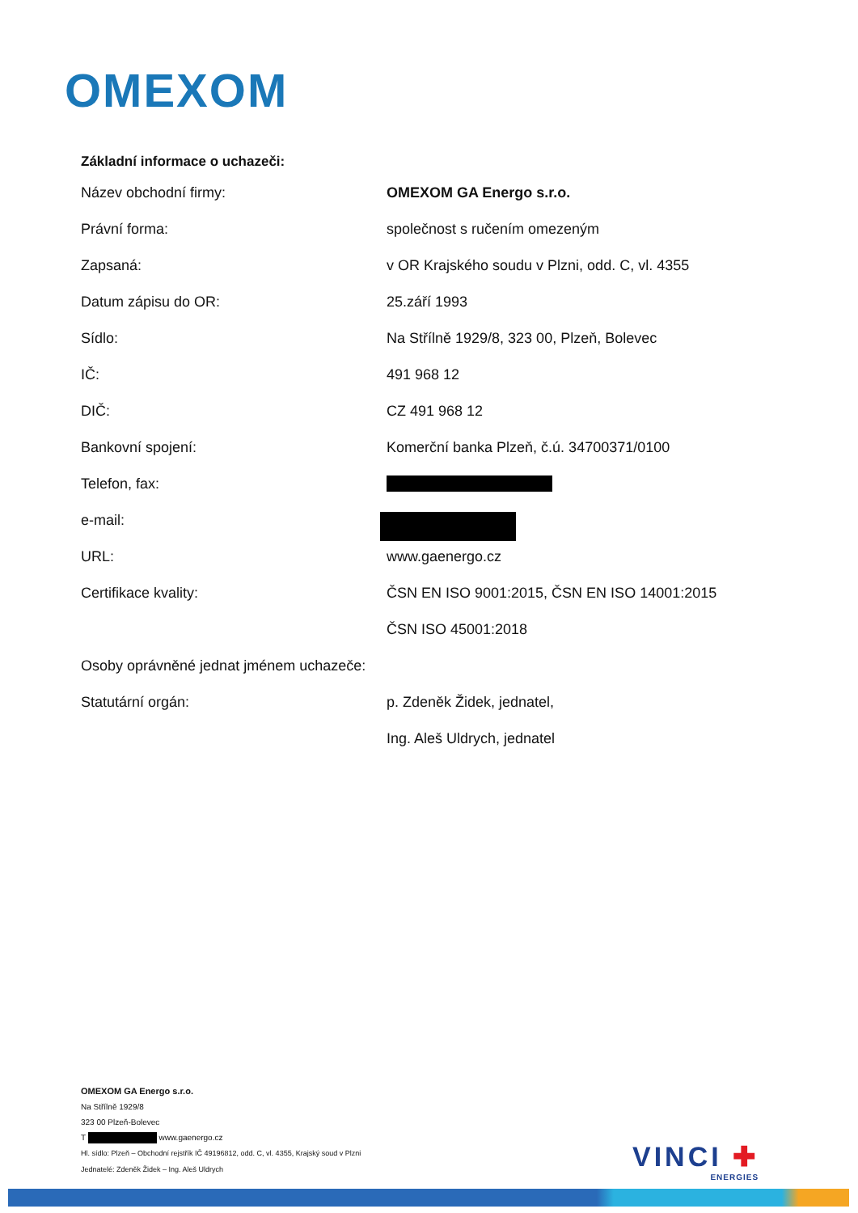OMEXOM
Základní informace o uchazeči:
| Název obchodní firmy: | OMEXOM GA Energo s.r.o. |
| Právní forma: | společnost s ručením omezeným |
| Zapsaná: | v OR Krajského soudu v Plzni, odd. C, vl. 4355 |
| Datum zápisu do OR: | 25.září 1993 |
| Sídlo: | Na Střílně 1929/8, 323 00, Plzeň, Bolevec |
| IČ: | 491 968 12 |
| DIČ: | CZ 491 968 12 |
| Bankovní spojení: | Komerční banka Plzeň, č.ú. 34700371/0100 |
| Telefon, fax: | |
| e-mail: | |
| URL: | www.gaenergo.cz |
| Certifikace kvality: | ČSN EN ISO 9001:2015, ČSN EN ISO 14001:2015 |
| | ČSN ISO 45001:2018 |
| Osoby oprávněné jednat jménem uchazeče: | |
| Statutární orgán: | p. Zdeněk Židek, jednatel, |
| | Ing. Aleš Uldrych, jednatel |
OMEXOM GA Energo s.r.o.
Na Střílně 1929/8
323 00 Plzeň-Bolevec
T www.gaenergo.cz
Hl. sídlo: Plzeň – Obchodní rejstřík IČ 49196812, odd. C, vl. 4355, Krajský soud v Plzni
Jednatelé: Zdeněk Židek – Ing. Aleš Uldrych
VINCI ✚
ENERGIES